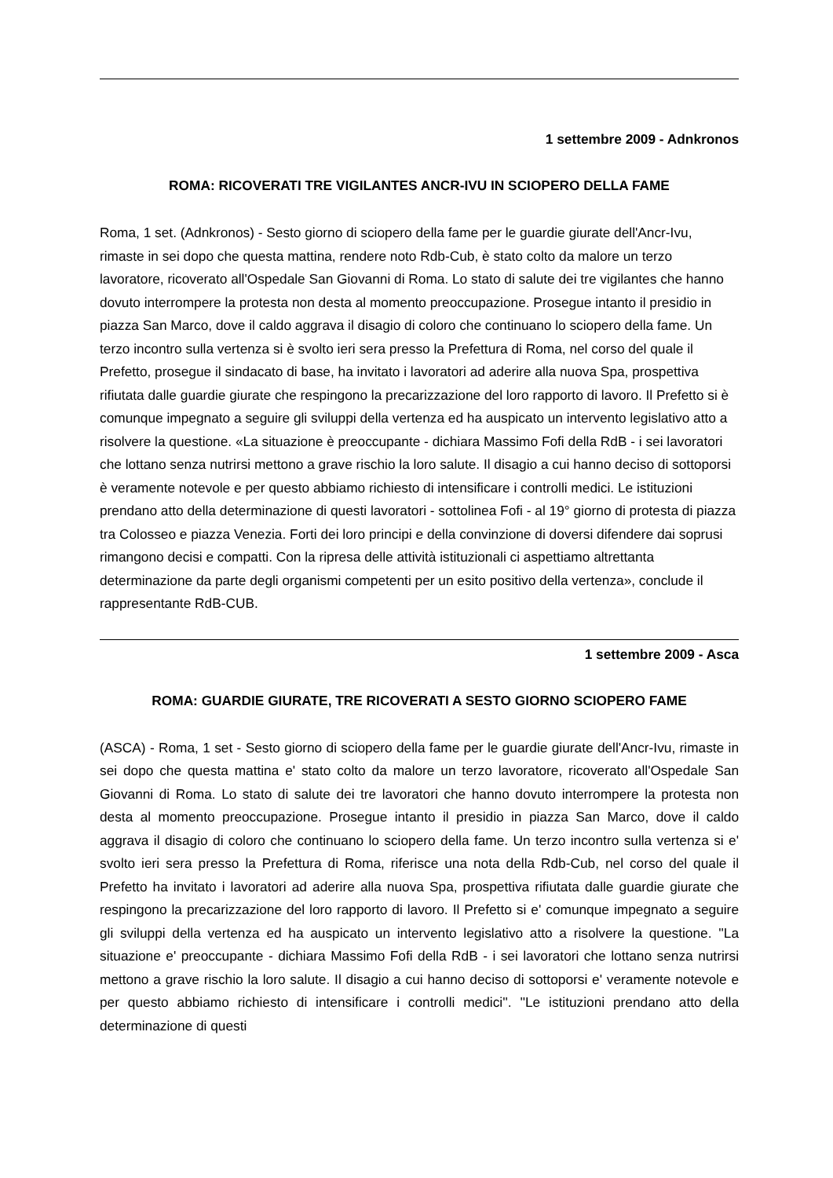1 settembre 2009 - Adnkronos
ROMA: RICOVERATI TRE VIGILANTES ANCR-IVU IN SCIOPERO DELLA FAME
Roma, 1 set. (Adnkronos) - Sesto giorno di sciopero della fame per le guardie giurate dell'Ancr-Ivu, rimaste in sei dopo che questa mattina, rendere noto Rdb-Cub, è stato colto da malore un terzo lavoratore, ricoverato all'Ospedale San Giovanni di Roma. Lo stato di salute dei tre vigilantes che hanno dovuto interrompere la protesta non desta al momento preoccupazione. Prosegue intanto il presidio in piazza San Marco, dove il caldo aggrava il disagio di coloro che continuano lo sciopero della fame. Un terzo incontro sulla vertenza si è svolto ieri sera presso la Prefettura di Roma, nel corso del quale il Prefetto, prosegue il sindacato di base, ha invitato i lavoratori ad aderire alla nuova Spa, prospettiva rifiutata dalle guardie giurate che respingono la precarizzazione del loro rapporto di lavoro. Il Prefetto si è comunque impegnato a seguire gli sviluppi della vertenza ed ha auspicato un intervento legislativo atto a risolvere la questione. «La situazione è preoccupante - dichiara Massimo Fofi della RdB - i sei lavoratori che lottano senza nutrirsi mettono a grave rischio la loro salute. Il disagio a cui hanno deciso di sottoporsi è veramente notevole e per questo abbiamo richiesto di intensificare i controlli medici. Le istituzioni prendano atto della determinazione di questi lavoratori - sottolinea Fofi - al 19° giorno di protesta di piazza tra Colosseo e piazza Venezia. Forti dei loro principi e della convinzione di doversi difendere dai soprusi rimangono decisi e compatti. Con la ripresa delle attività istituzionali ci aspettiamo altrettanta determinazione da parte degli organismi competenti per un esito positivo della vertenza», conclude il rappresentante RdB-CUB.
1 settembre 2009 - Asca
ROMA: GUARDIE GIURATE, TRE RICOVERATI A SESTO GIORNO SCIOPERO FAME
(ASCA) - Roma, 1 set - Sesto giorno di sciopero della fame per le guardie giurate dell'Ancr-Ivu, rimaste in sei dopo che questa mattina e' stato colto da malore un terzo lavoratore, ricoverato all'Ospedale San Giovanni di Roma. Lo stato di salute dei tre lavoratori che hanno dovuto interrompere la protesta non desta al momento preoccupazione. Prosegue intanto il presidio in piazza San Marco, dove il caldo aggrava il disagio di coloro che continuano lo sciopero della fame. Un terzo incontro sulla vertenza si e' svolto ieri sera presso la Prefettura di Roma, riferisce una nota della Rdb-Cub, nel corso del quale il Prefetto ha invitato i lavoratori ad aderire alla nuova Spa, prospettiva rifiutata dalle guardie giurate che respingono la precarizzazione del loro rapporto di lavoro. Il Prefetto si e' comunque impegnato a seguire gli sviluppi della vertenza ed ha auspicato un intervento legislativo atto a risolvere la questione. ''La situazione e' preoccupante - dichiara Massimo Fofi della RdB - i sei lavoratori che lottano senza nutrirsi mettono a grave rischio la loro salute. Il disagio a cui hanno deciso di sottoporsi e' veramente notevole e per questo abbiamo richiesto di intensificare i controlli medici''. ''Le istituzioni prendano atto della determinazione di questi